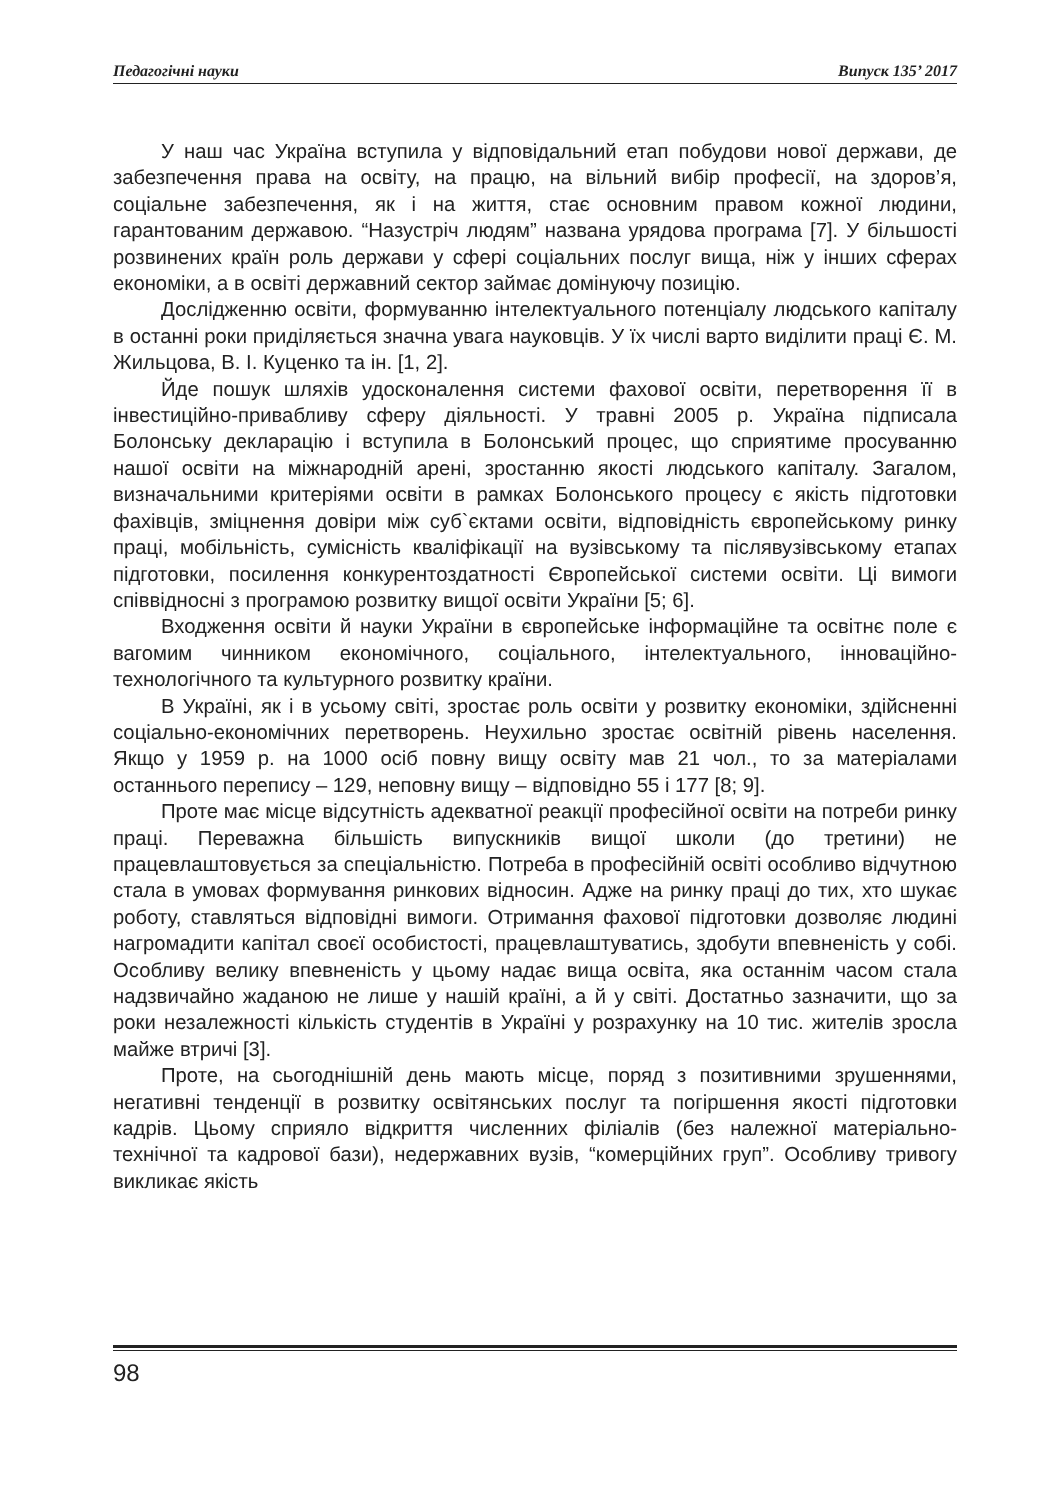Педагогічні науки Випуск 135’ 2017
У наш час Україна вступила у відповідальний етап побудови нової держави, де забезпечення права на освіту, на працю, на вільний вибір професії, на здоров’я, соціальне забезпечення, як і на життя, стає основним правом кожної людини, гарантованим державою. “Назустріч людям” названа урядова програма [7]. У більшості розвинених країн роль держави у сфері соціальних послуг вища, ніж у інших сферах економіки, а в освіті державний сектор займає домінуючу позицію.
Дослідженню освіти, формуванню інтелектуального потенціалу людського капіталу в останні роки приділяється значна увага науковців. У їх числі варто виділити праці Є. М. Жильцова, В. І. Куценко та ін. [1, 2].
Йде пошук шляхів удосконалення системи фахової освіти, перетворення її в інвестиційно-привабливу сферу діяльності. У травні 2005 р. Україна підписала Болонську декларацію і вступила в Болонський процес, що сприятиме просуванню нашої освіти на міжнародній арені, зростанню якості людського капіталу. Загалом, визначальними критеріями освіти в рамках Болонського процесу є якість підготовки фахівців, зміцнення довіри між суб`єктами освіти, відповідність європейському ринку праці, мобільність, сумісність кваліфікації на вузівському та післявузівському етапах підготовки, посилення конкурентоздатності Європейської системи освіти. Ці вимоги співвідносні з програмою розвитку вищої освіти України [5; 6].
Входження освіти й науки України в європейське інформаційне та освітнє поле є вагомим чинником економічного, соціального, інтелектуального, інноваційно-технологічного та культурного розвитку країни.
В Україні, як і в усьому світі, зростає роль освіти у розвитку економіки, здійсненні соціально-економічних перетворень. Неухильно зростає освітній рівень населення. Якщо у 1959 р. на 1000 осіб повну вищу освіту мав 21 чол., то за матеріалами останнього перепису – 129, неповну вищу – відповідно 55 і 177 [8; 9].
Проте має місце відсутність адекватної реакції професійної освіти на потреби ринку праці. Переважна більшість випускників вищої школи (до третини) не працевлаштовується за спеціальністю. Потреба в професійній освіті особливо відчутною стала в умовах формування ринкових відносин. Адже на ринку праці до тих, хто шукає роботу, ставляться відповідні вимоги. Отримання фахової підготовки дозволяє людині нагромадити капітал своєї особистості, працевлаштуватись, здобути впевненість у собі. Особливу велику впевненість у цьому надає вища освіта, яка останнім часом стала надзвичайно жаданою не лише у нашій країні, а й у світі. Достатньо зазначити, що за роки незалежності кількість студентів в Україні у розрахунку на 10 тис. жителів зросла майже втричі [3].
Проте, на сьогоднішній день мають місце, поряд з позитивними зрушеннями, негативні тенденції в розвитку освітянських послуг та погіршення якості підготовки кадрів. Цьому сприяло відкриття численних філіалів (без належної матеріально-технічної та кадрової бази), недержавних вузів, “комерційних груп”. Особливу тривогу викликає якість
98